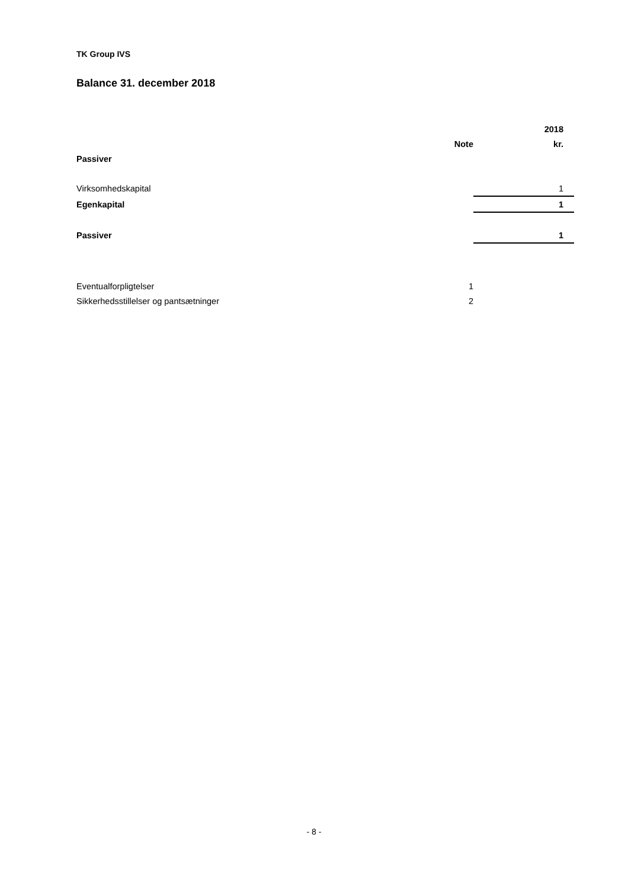TK Group IVS
Balance 31. december 2018
| | | 2018 |
| --- | --- | --- |
| | Note | kr. |
| Passiver | | |
| Virksomhedskapital | | 1 |
| Egenkapital | | 1 |
| Passiver | | 1 |
| Eventualforpligtelser | 1 | |
| Sikkerhedsstillelser og pantsætninger | 2 | |
- 8 -